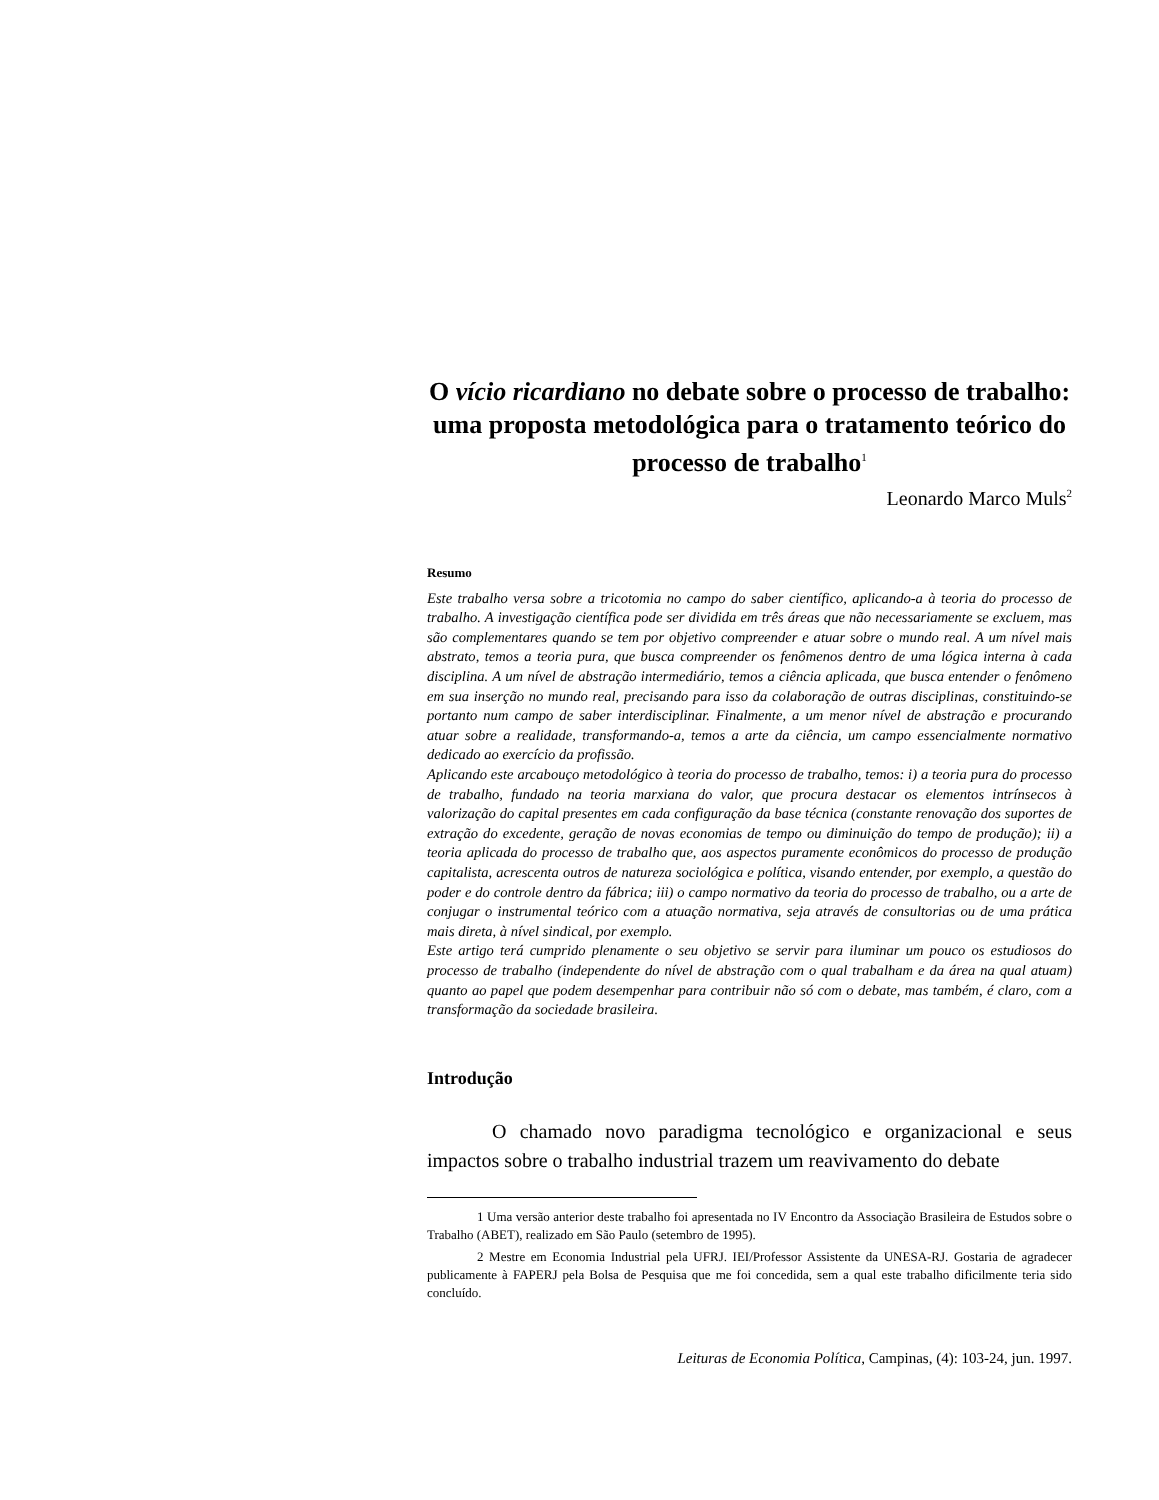O vício ricardiano no debate sobre o processo de trabalho: uma proposta metodológica para o tratamento teórico do processo de trabalho<sup>1</sup>
Leonardo Marco Muls<sup>2</sup>
Resumo
Este trabalho versa sobre a tricotomia no campo do saber científico, aplicando-a à teoria do processo de trabalho. A investigação científica pode ser dividida em três áreas que não necessariamente se excluem, mas são complementares quando se tem por objetivo compreender e atuar sobre o mundo real. A um nível mais abstrato, temos a teoria pura, que busca compreender os fenômenos dentro de uma lógica interna à cada disciplina. A um nível de abstração intermediário, temos a ciência aplicada, que busca entender o fenômeno em sua inserção no mundo real, precisando para isso da colaboração de outras disciplinas, constituindo-se portanto num campo de saber interdisciplinar. Finalmente, a um menor nível de abstração e procurando atuar sobre a realidade, transformando-a, temos a arte da ciência, um campo essencialmente normativo dedicado ao exercício da profissão.
Aplicando este arcabouço metodológico à teoria do processo de trabalho, temos: i) a teoria pura do processo de trabalho, fundado na teoria marxiana do valor, que procura destacar os elementos intrínsecos à valorização do capital presentes em cada configuração da base técnica (constante renovação dos suportes de extração do excedente, geração de novas economias de tempo ou diminuição do tempo de produção); ii) a teoria aplicada do processo de trabalho que, aos aspectos puramente econômicos do processo de produção capitalista, acrescenta outros de natureza sociológica e política, visando entender, por exemplo, a questão do poder e do controle dentro da fábrica; iii) o campo normativo da teoria do processo de trabalho, ou a arte de conjugar o instrumental teórico com a atuação normativa, seja através de consultorias ou de uma prática mais direta, à nível sindical, por exemplo.
Este artigo terá cumprido plenamente o seu objetivo se servir para iluminar um pouco os estudiosos do processo de trabalho (independente do nível de abstração com o qual trabalham e da área na qual atuam) quanto ao papel que podem desempenhar para contribuir não só com o debate, mas também, é claro, com a transformação da sociedade brasileira.
Introdução
O chamado novo paradigma tecnológico e organizacional e seus impactos sobre o trabalho industrial trazem um reavivamento do debate
1 Uma versão anterior deste trabalho foi apresentada no IV Encontro da Associação Brasileira de Estudos sobre o Trabalho (ABET), realizado em São Paulo (setembro de 1995).
2 Mestre em Economia Industrial pela UFRJ. IEI/Professor Assistente da UNESA-RJ. Gostaria de agradecer publicamente à FAPERJ pela Bolsa de Pesquisa que me foi concedida, sem a qual este trabalho dificilmente teria sido concluído.
Leituras de Economia Política, Campinas, (4): 103-24, jun. 1997.